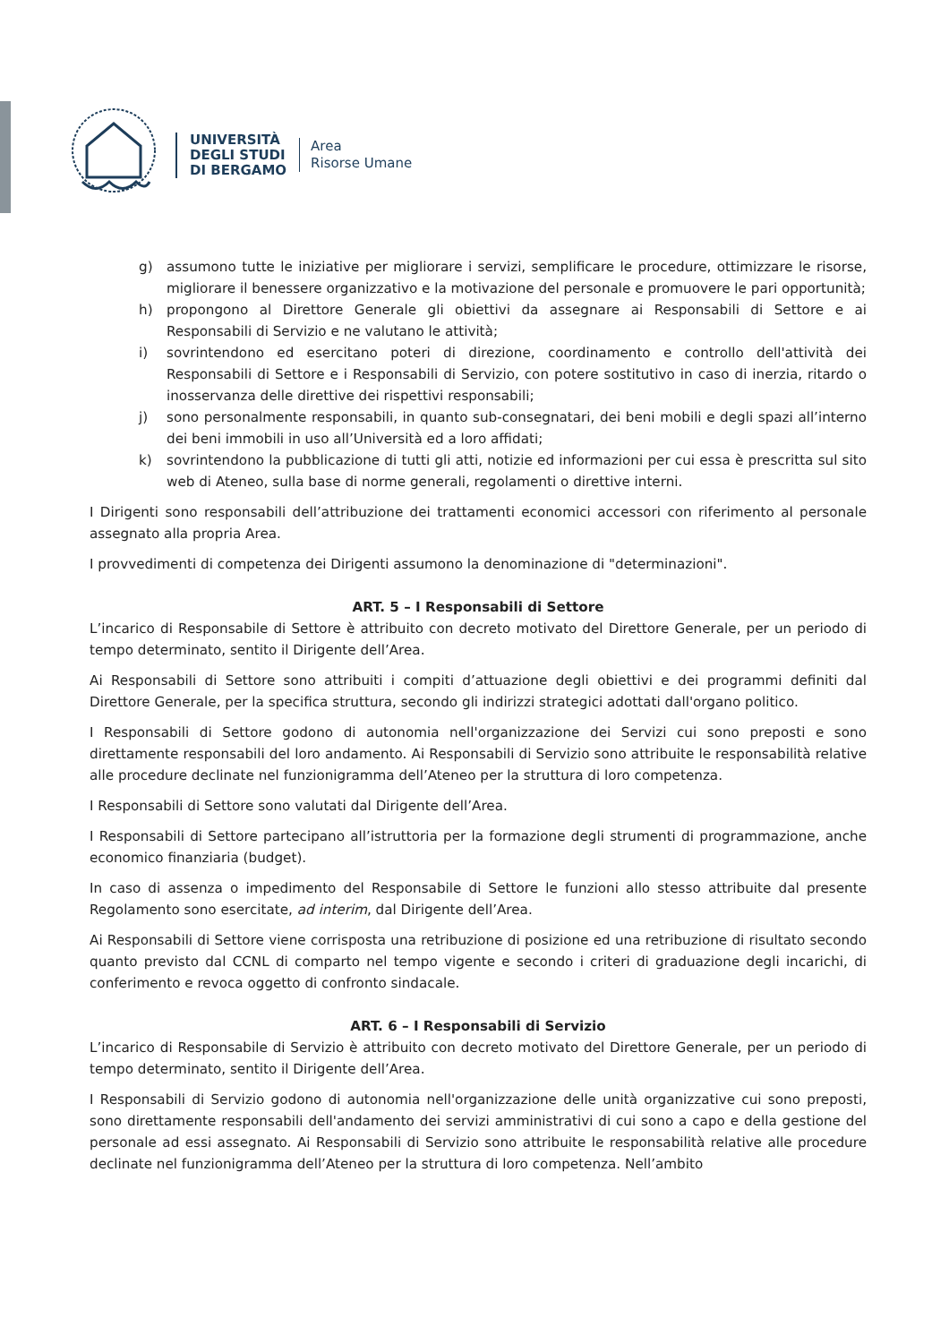UNIVERSITÀ
DEGLI STUDI
DI BERGAMO
Area
Risorse Umane
g) assumono tutte le iniziative per migliorare i servizi, semplificare le procedure, ottimizzare le risorse, migliorare il benessere organizzativo e la motivazione del personale e promuovere le pari opportunità;
h) propongono al Direttore Generale gli obiettivi da assegnare ai Responsabili di Settore e ai Responsabili di Servizio e ne valutano le attività;
i) sovrintendono ed esercitano poteri di direzione, coordinamento e controllo dell'attività dei Responsabili di Settore e i Responsabili di Servizio, con potere sostitutivo in caso di inerzia, ritardo o inosservanza delle direttive dei rispettivi responsabili;
j) sono personalmente responsabili, in quanto sub-consegnatari, dei beni mobili e degli spazi all’interno dei beni immobili in uso all’Università ed a loro affidati;
k) sovrintendono la pubblicazione di tutti gli atti, notizie ed informazioni per cui essa è prescritta sul sito web di Ateneo, sulla base di norme generali, regolamenti o direttive interni.
I Dirigenti sono responsabili dell’attribuzione dei trattamenti economici accessori con riferimento al personale assegnato alla propria Area.
I provvedimenti di competenza dei Dirigenti assumono la denominazione di "determinazioni".
ART. 5 – I Responsabili di Settore
L’incarico di Responsabile di Settore è attribuito con decreto motivato del Direttore Generale, per un periodo di tempo determinato, sentito il Dirigente dell’Area.
Ai Responsabili di Settore sono attribuiti i compiti d’attuazione degli obiettivi e dei programmi definiti dal Direttore Generale, per la specifica struttura, secondo gli indirizzi strategici adottati dall'organo politico.
I Responsabili di Settore godono di autonomia nell'organizzazione dei Servizi cui sono preposti e sono direttamente responsabili del loro andamento. Ai Responsabili di Servizio sono attribuite le responsabilità relative alle procedure declinate nel funzionigramma dell’Ateneo per la struttura di loro competenza.
I Responsabili di Settore sono valutati dal Dirigente dell’Area.
I Responsabili di Settore partecipano all’istruttoria per la formazione degli strumenti di programmazione, anche economico finanziaria (budget).
In caso di assenza o impedimento del Responsabile di Settore le funzioni allo stesso attribuite dal presente Regolamento sono esercitate, ad interim, dal Dirigente dell’Area.
Ai Responsabili di Settore viene corrisposta una retribuzione di posizione ed una retribuzione di risultato secondo quanto previsto dal CCNL di comparto nel tempo vigente e secondo i criteri di graduazione degli incarichi, di conferimento e revoca oggetto di confronto sindacale.
ART. 6 – I Responsabili di Servizio
L’incarico di Responsabile di Servizio è attribuito con decreto motivato del Direttore Generale, per un periodo di tempo determinato, sentito il Dirigente dell’Area.
I Responsabili di Servizio godono di autonomia nell'organizzazione delle unità organizzative cui sono preposti, sono direttamente responsabili dell'andamento dei servizi amministrativi di cui sono a capo e della gestione del personale ad essi assegnato. Ai Responsabili di Servizio sono attribuite le responsabilità relative alle procedure declinate nel funzionigramma dell’Ateneo per la struttura di loro competenza. Nell’ambito